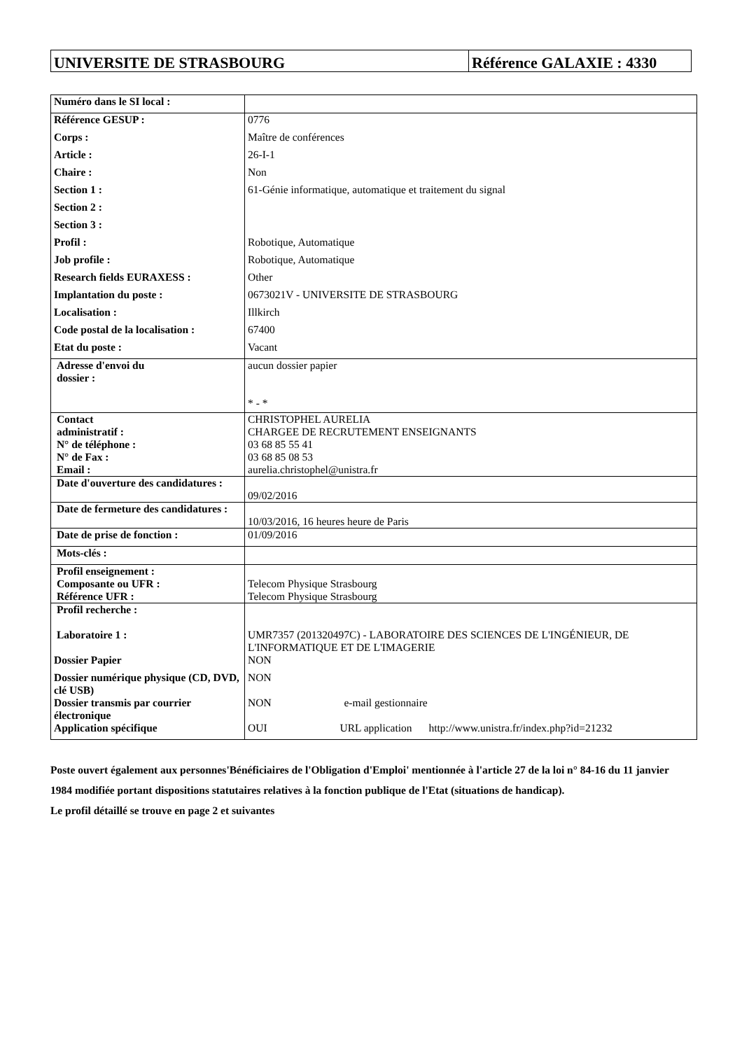UNIVERSITE DE STRASBOURG Référence GALAXIE : 4330
| Numéro dans le SI local : | |
| Référence GESUP : | 0776 |
| Corps : | Maître de conférences |
| Article : | 26-I-1 |
| Chaire : | Non |
| Section 1 : | 61-Génie informatique, automatique et traitement du signal |
| Section 2 : | |
| Section 3 : | |
| Profil : | Robotique, Automatique |
| Job profile : | Robotique, Automatique |
| Research fields EURAXESS : | Other |
| Implantation du poste : | 0673021V - UNIVERSITE DE STRASBOURG |
| Localisation : | Illkirch |
| Code postal de la localisation : | 67400 |
| Etat du poste : | Vacant |
| Adresse d'envoi du dossier : | aucun dossier papier * - * |
| Contact administratif : N° de téléphone : N° de Fax : Email : | CHRISTOPHEL AURELIA CHARGEE DE RECRUTEMENT ENSEIGNANTS 03 68 85 55 41 03 68 85 08 53 aurelia.christophel@unistra.fr |
| Date d'ouverture des candidatures : | 09/02/2016 |
| Date de fermeture des candidatures : | 10/03/2016, 16 heures heure de Paris |
| Date de prise de fonction : | 01/09/2016 |
| Mots-clés : | |
| Profil enseignement : Composante ou UFR : Référence UFR : | Telecom Physique Strasbourg Telecom Physique Strasbourg |
| Profil recherche : Laboratoire 1 : | UMR7357 (201320497C) - LABORATOIRE DES SCIENCES DE L'INGÉNIEUR, DE L'INFORMATIQUE ET DE L'IMAGERIE |
| Dossier Papier | NON |
| Dossier numérique physique (CD, DVD, clé USB) | NON |
| Dossier transmis par courrier électronique | NON e-mail gestionnaire |
| Application spécifique | OUI URL application http://www.unistra.fr/index.php?id=21232 |
Poste ouvert également aux personnes'Bénéficiaires de l'Obligation d'Emploi' mentionnée à l'article 27 de la loi n° 84-16 du 11 janvier 1984 modifiée portant dispositions statutaires relatives à la fonction publique de l'Etat (situations de handicap).
Le profil détaillé se trouve en page 2 et suivantes